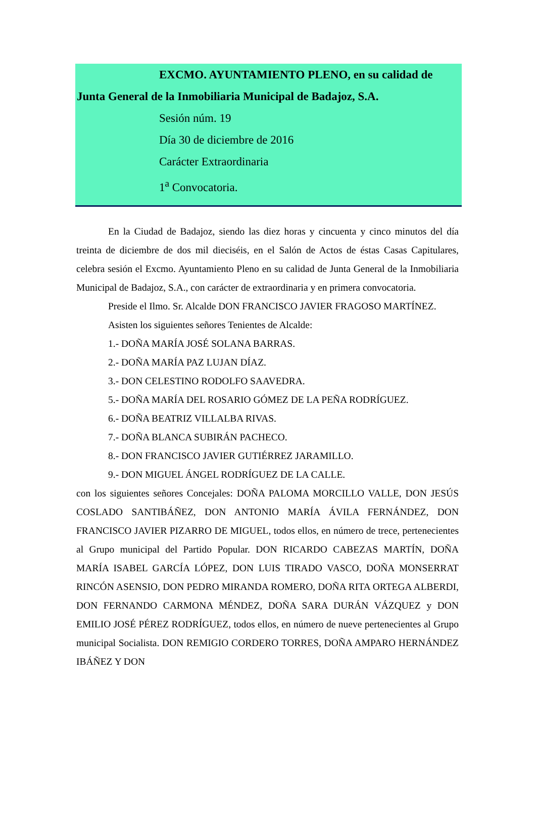EXCMO. AYUNTAMIENTO PLENO, en su calidad de
Junta General de la Inmobiliaria Municipal de Badajoz, S.A.
Sesión núm. 19
Día 30 de diciembre de 2016
Carácter Extraordinaria
1<sup>a</sup> Convocatoria.
En la Ciudad de Badajoz, siendo las diez horas y cincuenta y cinco minutos del día treinta de diciembre de dos mil dieciséis, en el Salón de Actos de éstas Casas Capitulares, celebra sesión el Excmo. Ayuntamiento Pleno en su calidad de Junta General de la Inmobiliaria Municipal de Badajoz, S.A., con carácter de extraordinaria y en primera convocatoria.
Preside el Ilmo. Sr. Alcalde DON FRANCISCO JAVIER FRAGOSO MARTÍNEZ.
Asisten los siguientes señores Tenientes de Alcalde:
1.- DOÑA MARÍA JOSÉ SOLANA BARRAS.
2.- DOÑA MARÍA PAZ LUJAN DÍAZ.
3.- DON CELESTINO RODOLFO SAAVEDRA.
5.- DOÑA MARÍA DEL ROSARIO GÓMEZ DE LA PEÑA RODRÍGUEZ.
6.- DOÑA BEATRIZ VILLALBA RIVAS.
7.- DOÑA BLANCA SUBIRÁN PACHECO.
8.- DON FRANCISCO JAVIER GUTIÉRREZ JARAMILLO.
9.- DON MIGUEL ÁNGEL RODRÍGUEZ DE LA CALLE.
con los siguientes señores Concejales: DOÑA PALOMA MORCILLO VALLE, DON JESÚS COSLADO SANTIBÁÑEZ, DON ANTONIO MARÍA ÁVILA FERNÁNDEZ, DON FRANCISCO JAVIER PIZARRO DE MIGUEL, todos ellos, en número de trece, pertenecientes al Grupo municipal del Partido Popular. DON RICARDO CABEZAS MARTÍN, DOÑA MARÍA ISABEL GARCÍA LÓPEZ, DON LUIS TIRADO VASCO, DOÑA MONSERRAT RINCÓN ASENSIO, DON PEDRO MIRANDA ROMERO, DOÑA RITA ORTEGA ALBERDI, DON FERNANDO CARMONA MÉNDEZ, DOÑA SARA DURÁN VÁZQUEZ y DON EMILIO JOSÉ PÉREZ RODRÍGUEZ, todos ellos, en número de nueve pertenecientes al Grupo municipal Socialista. DON REMIGIO CORDERO TORRES, DOÑA AMPARO HERNÁNDEZ IBÁÑEZ Y DON